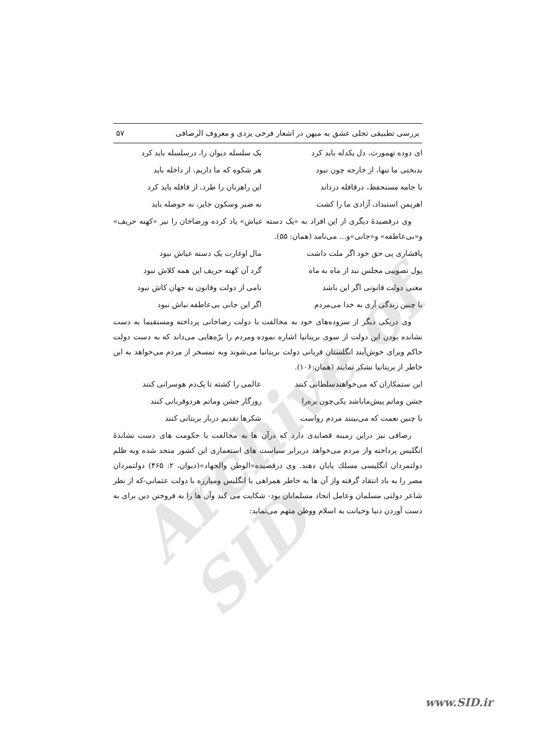Archive of SID
بررسی تطبیقی تجلی عشق به میهن در اشعار فرخی یزدی و معروف الرصافی ۵۷
ای دوده تهمورث، دل یکدله باید کرد یک سلسله دیوان را، درسلسله باید کرد
بدبختی ما تنها، از خارجه چون نبود هر شکوه که ما داریم، از داخله باید
با جامه مستحفظ، درقافله دزداند این راهزنان را طرد، از قافله باید کرد
اهریمن استبداد، آزادی ما را کشت نه صبر وسکون جایز، نه حوصله باید
وی درقصیدهٔ دیگری از این افراد به «یک دسته عیاش» یاد کرده ورضاخان را نیز «کهنه حریف» و«بی‌عاطفه» و«جانی»و... می‌نامد (همان: ۵۵).
پافشاری پی حق خود اگر ملت داشت مال اوغارت یک دسته عیاش نبود
پول تصویبی مجلس نبد از ماه به ماه گرد آن کهنه حریف این همه کلاش نبود
معنی دولت قانونی اگر این باشد نامی از دولت وقانون به جهان کاش نبود
با چنین زندگی آری به خدا می‌مردم اگر این جانی بی‌عاطفه نباش نبود
وی دریکی دیگر از سروده‌های خود به مخالفت با دولت رضاخانی پرداخته ومستقیما به دست نشانده بودن این دولت از سوی بریتانیا اشاره نموده ومردم را برّه‌هایی می‌داند که به دست دولت حاکم وبرای خوش‌آیند انگلستان قربانی دولت بریتانیا می‌شوند وبه تمسخر از مردم می‌خواهد به این خاطر از بریتانیا تشکر نمایند (همان:۱۰۶).
این ستمکاران که می‌خواهندسلطانی کنند عالمی را کشته تا یک‌دم هوسرانی کنند
جشن وماتم پیش‌ماباشد یکی‌چون بره‌را روزگار جشن وماتم هردوقربانی کنند
با چنین نعمت که می‌بینند مردم رواست شکرها تقدیم دربار بریتانی کنند
رصافی نیز دراین زمینه قصایدی دارد که درآن ها به مخالفت با حکومت های دست نشاندهٔ انگلیس پرداخته واز مردم می‌خواهد دربرابر سیاست های استعماری این کشور متحد شده وبه ظلم دولتمردان انگلیسی مسلك پایان دهند. وی درقصیده«الوطن والجهاد»(دیوان، ۲: ۴۶۵) دولتمردان مصر را به باد انتقاد گرفته واز آن ها به خاطر همراهی با انگلیس ومبارزه با دولت عثمانی-که از نظر شاعر دولتی مسلمان وعامل اتحاد مسلمانان بود- شکایت می کند وآن ها را به فروختن دین برای به دست آوردن دنیا وخیانت به اسلام ووطن متهم می‌نماید:
www.SID.ir